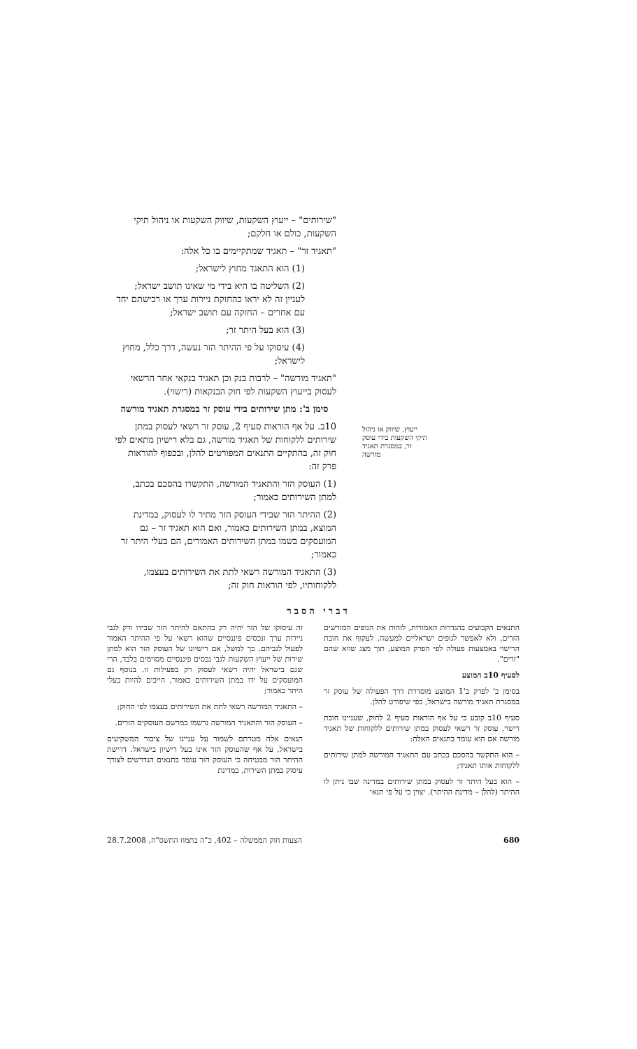"שירותים" – ייעוץ השקעות, שיווק השקעות או ניהול תיקי השקעות, כולם או חלקם;
"תאגיד זר" – תאגיד שמתקיימים בו כל אלה:
(1) הוא התאגד מחוץ לישראל;
(2) השליטה בו היא בידי מי שאינו תושב ישראל; לעניין זה לא יראו כהחזקת ניירות ערך או רכישתם יחד עם אחרים – החזקה עם תושב ישראל;
(3) הוא בעל היתר זר;
(4) עיסוקו על פי ההיתר הזר נעשה, דרך כלל, מחוץ לישראל;
"תאגיד מורשה" – לרבות בנק וכן תאגיד בנקאי אחר הרשאי לעסוק בייעוץ השקעות לפי חוק הבנקאות (רישוי).
סימן ב': מתן שירותים בידי עוסק זר במסגרת תאגיד מורשה
10ב. על אף הוראות סעיף 2, עוסק זר רשאי לעסוק במתן שירותים ללקוחות של תאגיד מורשה, גם בלא רישיון מתאים לפי חוק זה, בהתקיים התנאים המפורטים להלן, ובכפוף להוראות פרק זה:
(1) העוסק הזר והתאגיד המורשה, התקשרו בהסכם בכתב, למתן השירותים כאמור;
(2) ההיתר הזר שבידי העוסק הזר מתיר לו לעסוק, במדינת המוצא, במתן השירותים כאמור, ואם הוא תאגיד זר – גם המועסקים בשמו במתן השירותים האמורים, הם בעלי היתר זר כאמור;
(3) התאגיד המורשה רשאי לתת את השירותים בעצמו, ללקוחותיו, לפי הוראות חוק זה;
ייעוץ, שיווק או ניהול תיקי השקעות בידי עוסק זר, במסגרת תאגיד מורשה
דברי הסבר
התנאים הקבועים בהגדרות האמורות, לזהות את הגופים המורשים הזרים, ולא לאפשר לגופים ישראליים למעשה, לעקוף את חובת הרישוי באמצעות פעולה לפי הפרק המוצע, תוך מצג שווא שהם "זרים".
לסעיף 10ב המוצע
בסימן ב' לפרק ב'1 המוצע מוסדרת דרך הפעולה של עוסק זר במסגרת תאגיד מורשה בישראל, כפי שיפורט להלן.
סעיף 10ב קובע כי על אף הוראות סעיף 2 לחוק, שעניינו חובת רישוי, עוסק זר רשאי לעסוק במתן שירותים ללקוחות של תאגיד מורשה אם הוא עומד בתנאים האלה:
– הוא התקשר בהסכם בכתב עם התאגיד המורשה למתן שירותים ללקוחות אותו תאגיד;
– הוא בעל היתר זר לעסוק במתן שירותים במדינה שבו ניתן לו ההיתר (להלן – מדינת ההיתר). יצוין כי על פי תנאי
זה עיסוקו של הזר יהיה רק בהתאם להיתר הזר שבידו ורק לגבי ניירות ערך ונכסים פיננסיים שהוא רשאי על פי ההיתר האמור לפעול לגביהם. כך למשל, אם רישיונו של העוסק הזר הוא למתן שירות של ייעוץ השקעות לגבי נכסים פיננסיים מסוימים בלבד, הרי שגם בישראל יהיה רשאי לעסוק רק בפעילות זו. בנוסף גם המועסקים על ידו במתן השירותים כאמור, חייבים להיות בעלי היתר כאמור;
– התאגיד המורשה רשאי לתת את השירותים בעצמו לפי החוק;
– העוסק הזר והתאגיד המורשה נרשמו במרשם העוסקים הזרים.
תנאים אלה מטרתם לשמור על עניינו של ציבור המשקיעים בישראל, על אף שהעוסק הזר אינו בעל רישיון בישראל. דרישת ההיתר הזר מבטיחה כי העוסק הזר עומד בתנאים הנדרשים לצורך עיסוק במתן השירות, במדינת
680 הצעות חוק הממשלה – 402, כ"ה בתמוז התשס"ח, 28.7.2008